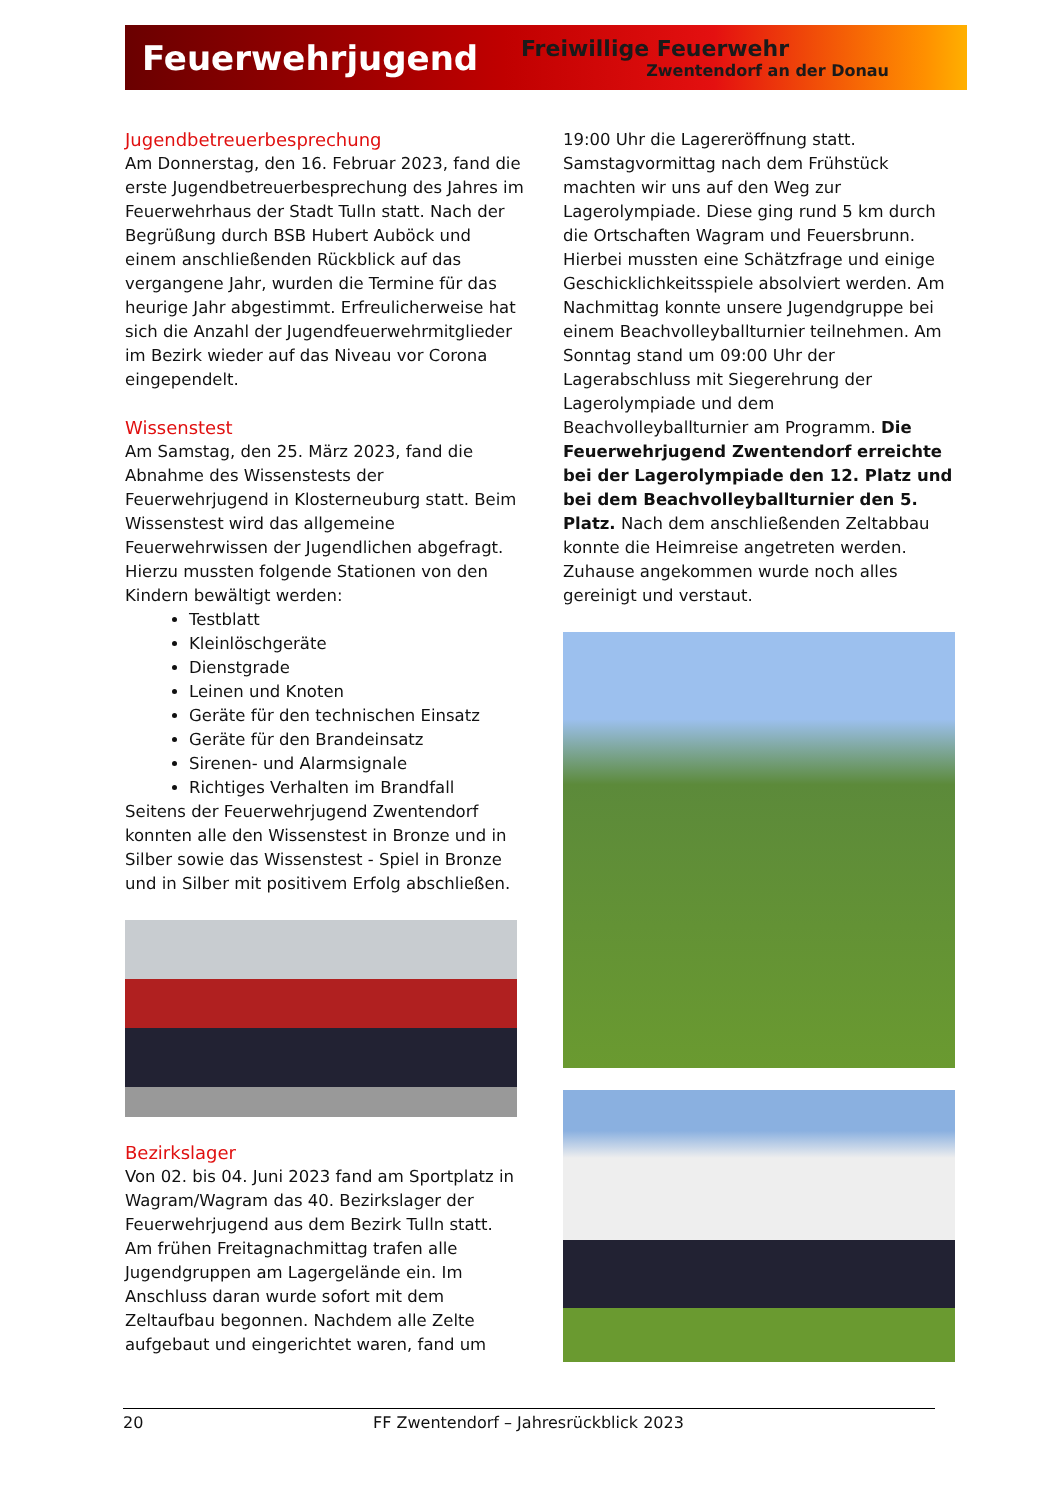Feuerwehrjugend
Freiwillige Feuerwehr
Zwentendorf an der Donau
Jugendbetreuerbesprechung
Am Donnerstag, den 16. Februar 2023, fand die erste Jugendbetreuerbesprechung des Jahres im Feuerwehrhaus der Stadt Tulln statt. Nach der Begrüßung durch BSB Hubert Auböck und einem anschließenden Rückblick auf das vergangene Jahr, wurden die Termine für das heurige Jahr abgestimmt. Erfreulicherweise hat sich die Anzahl der Jugendfeuerwehrmitglieder im Bezirk wieder auf das Niveau vor Corona eingependelt.
Wissenstest
Am Samstag, den 25. März 2023, fand die Abnahme des Wissenstests der Feuerwehrjugend in Klosterneuburg statt. Beim Wissenstest wird das allgemeine Feuerwehrwissen der Jugendlichen abgefragt. Hierzu mussten folgende Stationen von den Kindern bewältigt werden:
Testblatt
Kleinlöschgeräte
Dienstgrade
Leinen und Knoten
Geräte für den technischen Einsatz
Geräte für den Brandeinsatz
Sirenen- und Alarmsignale
Richtiges Verhalten im Brandfall
Seitens der Feuerwehrjugend Zwentendorf konnten alle den Wissenstest in Bronze und in Silber sowie das Wissenstest - Spiel in Bronze und in Silber mit positivem Erfolg abschließen.
Bezirkslager
Von 02. bis 04. Juni 2023 fand am Sportplatz in Wagram/Wagram das 40. Bezirkslager der Feuerwehrjugend aus dem Bezirk Tulln statt. Am frühen Freitagnachmittag trafen alle Jugendgruppen am Lagergelände ein. Im Anschluss daran wurde sofort mit dem Zeltaufbau begonnen. Nachdem alle Zelte aufgebaut und eingerichtet waren, fand um
19:00 Uhr die Lagereröffnung statt. Samstagvormittag nach dem Frühstück machten wir uns auf den Weg zur Lagerolympiade. Diese ging rund 5 km durch die Ortschaften Wagram und Feuersbrunn. Hierbei mussten eine Schätzfrage und einige Geschicklichkeitsspiele absolviert werden. Am Nachmittag konnte unsere Jugendgruppe bei einem Beachvolleyballturnier teilnehmen. Am Sonntag stand um 09:00 Uhr der Lagerabschluss mit Siegerehrung der Lagerolympiade und dem Beachvolleyballturnier am Programm. Die Feuerwehrjugend Zwentendorf erreichte bei der Lagerolympiade den 12. Platz und bei dem Beachvolleyballturnier den 5. Platz. Nach dem anschließenden Zeltabbau konnte die Heimreise angetreten werden. Zuhause angekommen wurde noch alles gereinigt und verstaut.
20 FF Zwentendorf – Jahresrückblick 2023